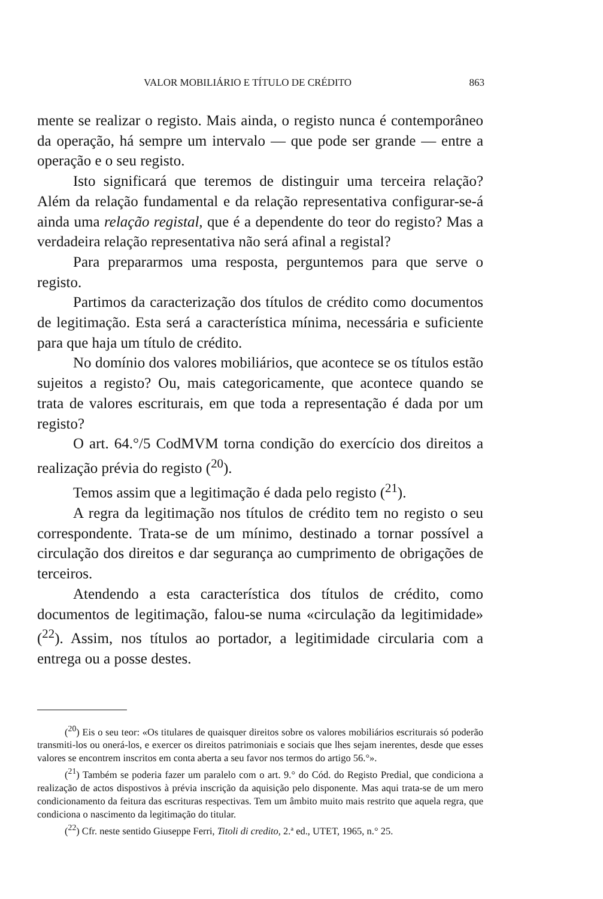VALOR MOBILIÁRIO E TÍTULO DE CRÉDITO 863
mente se realizar o registo. Mais ainda, o registo nunca é contemporâneo da operação, há sempre um intervalo — que pode ser grande — entre a operação e o seu registo.
Isto significará que teremos de distinguir uma terceira relação? Além da relação fundamental e da relação representativa configurar-se-á ainda uma relação registal, que é a dependente do teor do registo? Mas a verdadeira relação representativa não será afinal a registal?
Para prepararmos uma resposta, perguntemos para que serve o registo.
Partimos da caracterização dos títulos de crédito como documentos de legitimação. Esta será a característica mínima, necessária e suficiente para que haja um título de crédito.
No domínio dos valores mobiliários, que acontece se os títulos estão sujeitos a registo? Ou, mais categoricamente, que acontece quando se trata de valores escriturais, em que toda a representação é dada por um registo?
O art. 64.°/5 CodMVM torna condição do exercício dos direitos a realização prévia do registo (<sup>20</sup>).
Temos assim que a legitimação é dada pelo registo (<sup>21</sup>).
A regra da legitimação nos títulos de crédito tem no registo o seu correspondente. Trata-se de um mínimo, destinado a tornar possível a circulação dos direitos e dar segurança ao cumprimento de obrigações de terceiros.
Atendendo a esta característica dos títulos de crédito, como documentos de legitimação, falou-se numa «circulação da legitimidade» (<sup>22</sup>). Assim, nos títulos ao portador, a legitimidade circularia com a entrega ou a posse destes.
(<sup>20</sup>) Eis o seu teor: «Os titulares de quaisquer direitos sobre os valores mobiliários escriturais só poderão transmiti-los ou onerá-los, e exercer os direitos patrimoniais e sociais que lhes sejam inerentes, desde que esses valores se encontrem inscritos em conta aberta a seu favor nos termos do artigo 56.°».
(<sup>21</sup>) Também se poderia fazer um paralelo com o art. 9.° do Cód. do Registo Predial, que condiciona a realização de actos dispostivos à prévia inscrição da aquisição pelo disponente. Mas aqui trata-se de um mero condicionamento da feitura das escrituras respectivas. Tem um âmbito muito mais restrito que aquela regra, que condiciona o nascimento da legitimação do titular.
(<sup>22</sup>) Cfr. neste sentido Giuseppe Ferri, Titoli di credito, 2.ª ed., UTET, 1965, n.° 25.